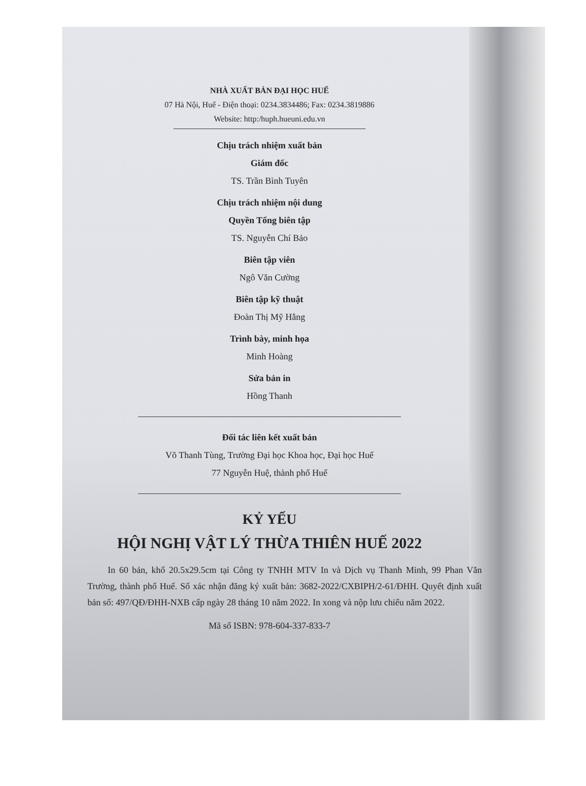NHÀ XUẤT BẢN ĐẠI HỌC HUẾ
07 Hà Nội, Huế - Điện thoại: 0234.3834486; Fax: 0234.3819886
Website: http:/huph.hueuni.edu.vn
Chịu trách nhiệm xuất bản
Giám đốc
TS. Trần Bình Tuyên
Chịu trách nhiệm nội dung
Quyền Tổng biên tập
TS. Nguyễn Chí Bảo
Biên tập viên
Ngô Văn Cường
Biên tập kỹ thuật
Đoàn Thị Mỹ Hằng
Trình bày, minh họa
Minh Hoàng
Sửa bản in
Hồng Thanh
Đối tác liên kết xuất bản
Võ Thanh Tùng, Trường Đại học Khoa học, Đại học Huế
77 Nguyễn Huệ, thành phố Huế
KỶ YẾU
HỘI NGHỊ VẬT LÝ THỪA THIÊN HUẾ 2022
In 60 bản, khổ 20.5x29.5cm tại Công ty TNHH MTV In và Dịch vụ Thanh Minh, 99 Phan Văn Trường, thành phố Huế. Số xác nhận đăng ký xuất bản: 3682-2022/CXBIPH/2-61/ĐHH. Quyết định xuất bản số: 497/QĐ/ĐHH-NXB cấp ngày 28 tháng 10 năm 2022. In xong và nộp lưu chiểu năm 2022.
Mã số ISBN: 978-604-337-833-7